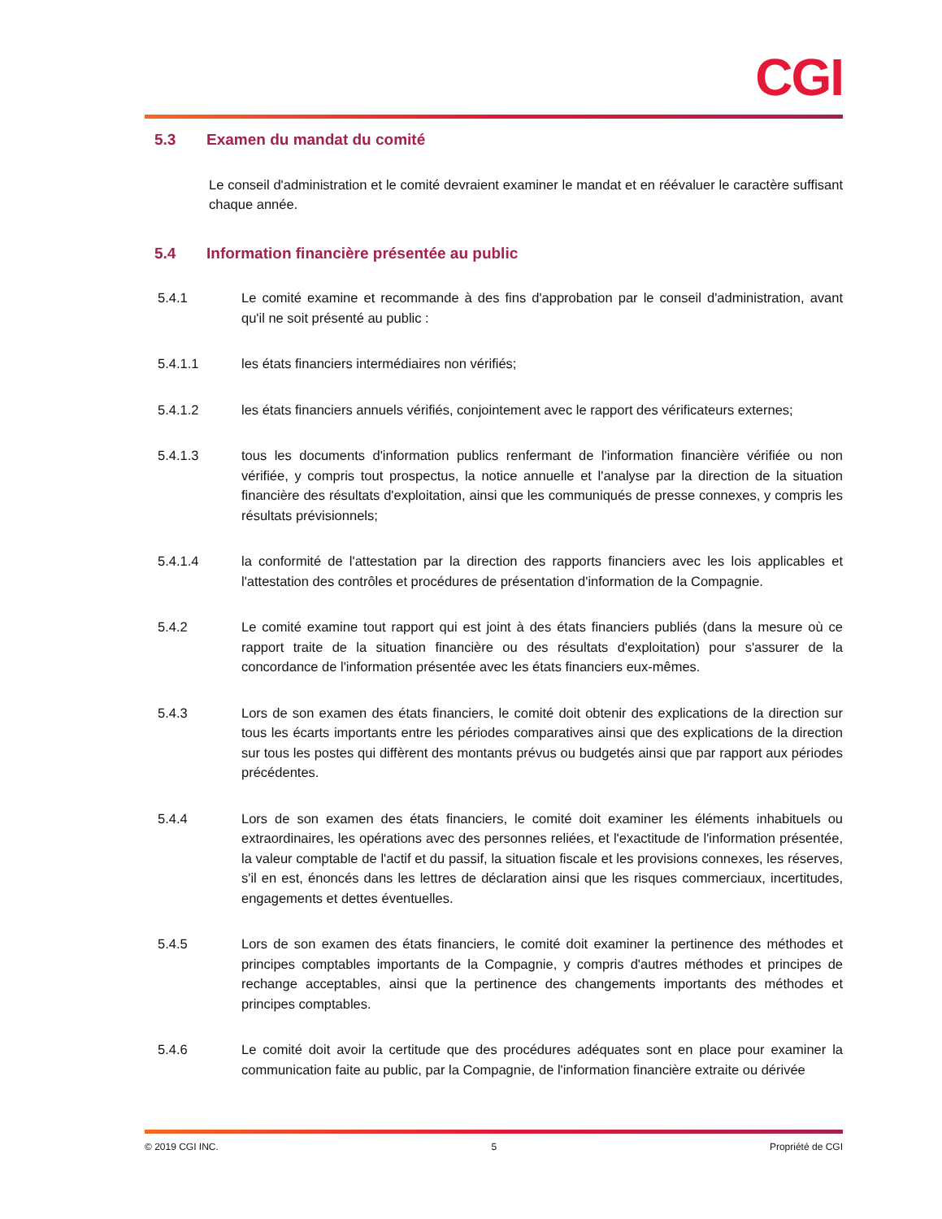CGI
5.3 Examen du mandat du comité
Le conseil d'administration et le comité devraient examiner le mandat et en réévaluer le caractère suffisant chaque année.
5.4 Information financière présentée au public
5.4.1 Le comité examine et recommande à des fins d'approbation par le conseil d'administration, avant qu'il ne soit présenté au public :
5.4.1.1 les états financiers intermédiaires non vérifiés;
5.4.1.2 les états financiers annuels vérifiés, conjointement avec le rapport des vérificateurs externes;
5.4.1.3 tous les documents d'information publics renfermant de l'information financière vérifiée ou non vérifiée, y compris tout prospectus, la notice annuelle et l'analyse par la direction de la situation financière des résultats d'exploitation, ainsi que les communiqués de presse connexes, y compris les résultats prévisionnels;
5.4.1.4 la conformité de l'attestation par la direction des rapports financiers avec les lois applicables et l'attestation des contrôles et procédures de présentation d'information de la Compagnie.
5.4.2 Le comité examine tout rapport qui est joint à des états financiers publiés (dans la mesure où ce rapport traite de la situation financière ou des résultats d'exploitation) pour s'assurer de la concordance de l'information présentée avec les états financiers eux-mêmes.
5.4.3 Lors de son examen des états financiers, le comité doit obtenir des explications de la direction sur tous les écarts importants entre les périodes comparatives ainsi que des explications de la direction sur tous les postes qui diffèrent des montants prévus ou budgetés ainsi que par rapport aux périodes précédentes.
5.4.4 Lors de son examen des états financiers, le comité doit examiner les éléments inhabituels ou extraordinaires, les opérations avec des personnes reliées, et l'exactitude de l'information présentée, la valeur comptable de l'actif et du passif, la situation fiscale et les provisions connexes, les réserves, s'il en est, énoncés dans les lettres de déclaration ainsi que les risques commerciaux, incertitudes, engagements et dettes éventuelles.
5.4.5 Lors de son examen des états financiers, le comité doit examiner la pertinence des méthodes et principes comptables importants de la Compagnie, y compris d'autres méthodes et principes de rechange acceptables, ainsi que la pertinence des changements importants des méthodes et principes comptables.
5.4.6 Le comité doit avoir la certitude que des procédures adéquates sont en place pour examiner la communication faite au public, par la Compagnie, de l'information financière extraite ou dérivée
© 2019 CGI INC. 5 Propriété de CGI